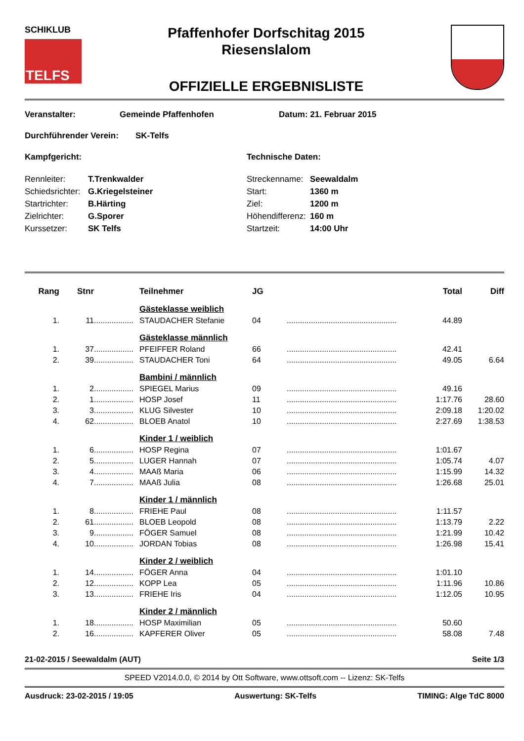SCHIKLUB
TELFS
Pfaffenhofer Dorfschitag 2015
Riesenslalom
OFFIZIELLE ERGEBNISLISTE
Veranstalter: Gemeinde Pfaffenhofen Datum: 21. Februar 2015
Durchführender Verein: SK-Telfs
Kampfgericht: Technische Daten:
| Rennleiter: | T.Trenkwalder |
| Schiedsrichter: | G.Kriegelsteiner |
| Startrichter: | B.Härting |
| Zielrichter: | G.Sporer |
| Kurssetzer: | SK Telfs |
| Streckenname: | Seewaldalm |
| Start: | 1360 m |
| Ziel: | 1200 m |
| Höhendifferenz: | 160 m |
| Startzeit: | 14:00 Uhr |
| Rang | Stnr | | Teilnehmer | JG | | Total | Diff |
| --- | --- | --- | --- | --- | --- | --- | --- |
| | | | Gästeklasse weiblich | | | | |
| 1. | 11 | .................. | STAUDACHER Stefanie | 04 | .................................................. | 44.89 | |
| | | | Gästeklasse männlich | | | | |
| 1. | 37 | .................. | PFEIFFER Roland | 66 | .................................................. | 42.41 | |
| 2. | 39 | .................. | STAUDACHER Toni | 64 | .................................................. | 49.05 | 6.64 |
| | | | Bambini / männlich | | | | |
| 1. | 2 | .................. | SPIEGEL Marius | 09 | .................................................. | 49.16 | |
| 2. | 1 | .................. | HOSP Josef | 11 | .................................................. | 1:17.76 | 28.60 |
| 3. | 3 | .................. | KLUG Silvester | 10 | .................................................. | 2:09.18 | 1:20.02 |
| 4. | 62 | .................. | BLOEB Anatol | 10 | .................................................. | 2:27.69 | 1:38.53 |
| | | | Kinder 1 / weiblich | | | | |
| 1. | 6 | .................. | HOSP Regina | 07 | .................................................. | 1:01.67 | |
| 2. | 5 | .................. | LUGER Hannah | 07 | .................................................. | 1:05.74 | 4.07 |
| 3. | 4 | .................. | MAAß Maria | 06 | .................................................. | 1:15.99 | 14.32 |
| 4. | 7 | .................. | MAAß Julia | 08 | .................................................. | 1:26.68 | 25.01 |
| | | | Kinder 1 / männlich | | | | |
| 1. | 8 | .................. | FRIEHE Paul | 08 | .................................................. | 1:11.57 | |
| 2. | 61 | .................. | BLOEB Leopold | 08 | .................................................. | 1:13.79 | 2.22 |
| 3. | 9 | .................. | FÖGER Samuel | 08 | .................................................. | 1:21.99 | 10.42 |
| 4. | 10 | .................. | JORDAN Tobias | 08 | .................................................. | 1:26.98 | 15.41 |
| | | | Kinder 2 / weiblich | | | | |
| 1. | 14 | .................. | FÖGER Anna | 04 | .................................................. | 1:01.10 | |
| 2. | 12 | .................. | KOPP Lea | 05 | .................................................. | 1:11.96 | 10.86 |
| 3. | 13 | .................. | FRIEHE Iris | 04 | .................................................. | 1:12.05 | 10.95 |
| | | | Kinder 2 / männlich | | | | |
| 1. | 18 | .................. | HOSP Maximilian | 05 | .................................................. | 50.60 | |
| 2. | 16 | .................. | KAPFERER Oliver | 05 | .................................................. | 58.08 | 7.48 |
21-02-2015 / Seewaldalm (AUT) Seite 1/3
SPEED V2014.0.0, © 2014 by Ott Software, www.ottsoft.com -- Lizenz: SK-Telfs
Ausdruck: 23-02-2015 / 19:05 Auswertung: SK-Telfs TIMING: Alge TdC 8000